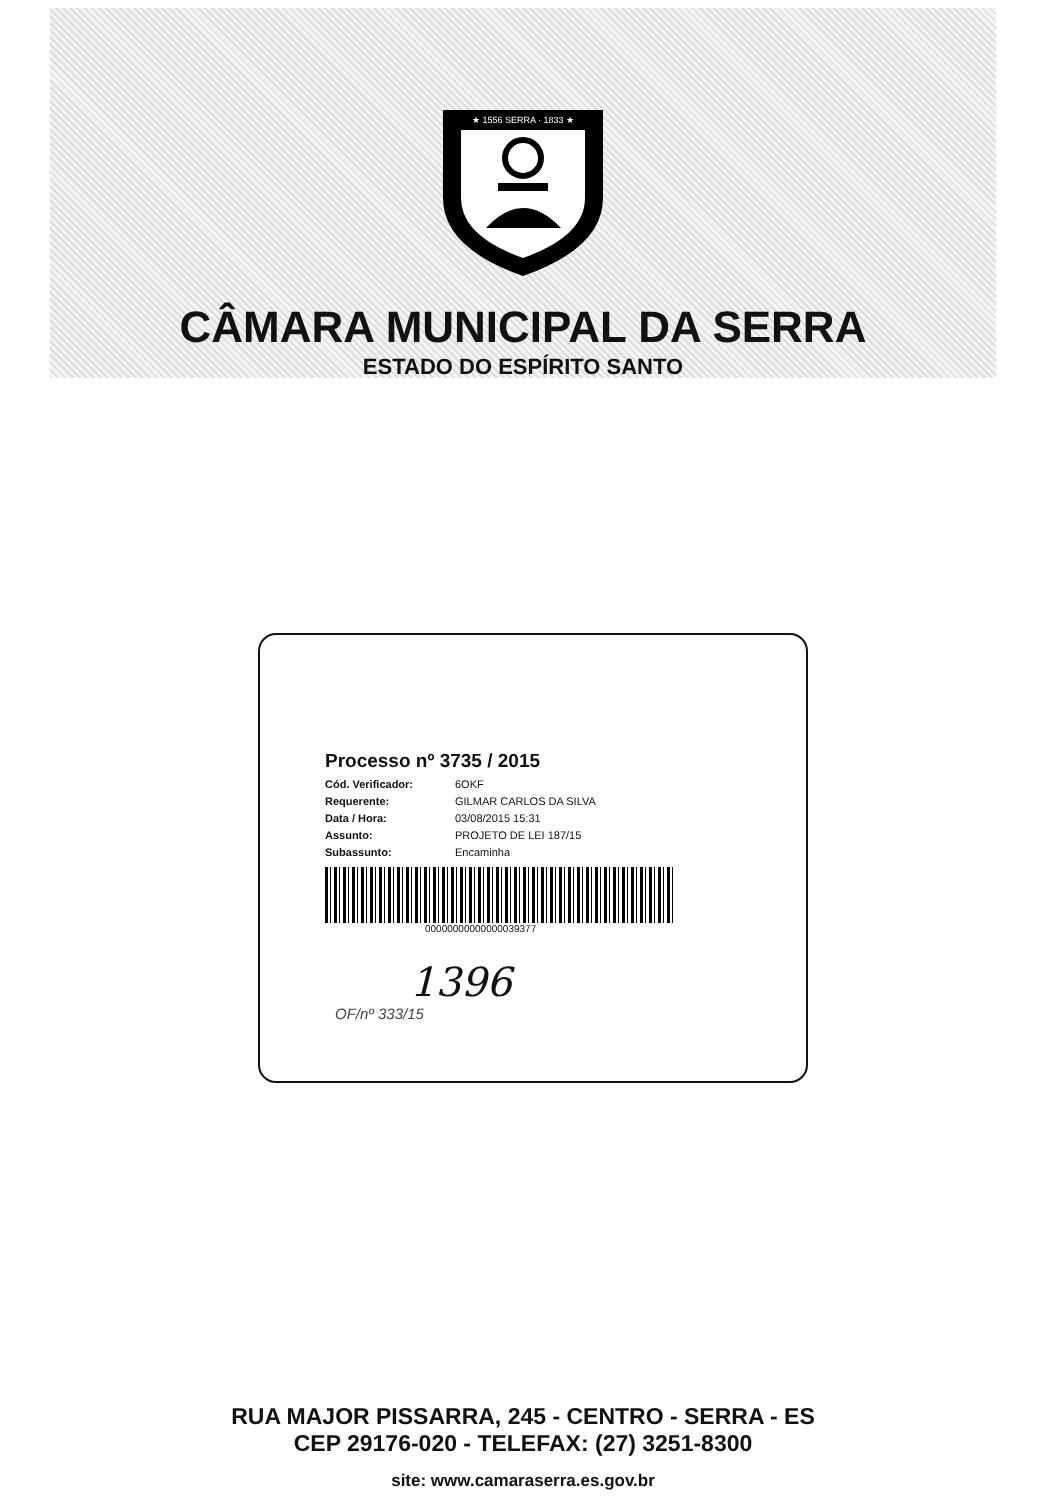★ 1556 SERRA · 1833 ★
CÂMARA MUNICIPAL DA SERRA
ESTADO DO ESPÍRITO SANTO
Processo nº 3735 / 2015
Cód. Verificador: 6OKF
Requerente: GILMAR CARLOS DA SILVA
Data / Hora: 03/08/2015 15:31
Assunto: PROJETO DE LEI 187/15
Subassunto: Encaminha
00000000000000039377
1396
OF/nº 333/15
RUA MAJOR PISSARRA, 245 - CENTRO - SERRA - ES
CEP 29176-020 - TELEFAX: (27) 3251-8300
site: www.camaraserra.es.gov.br